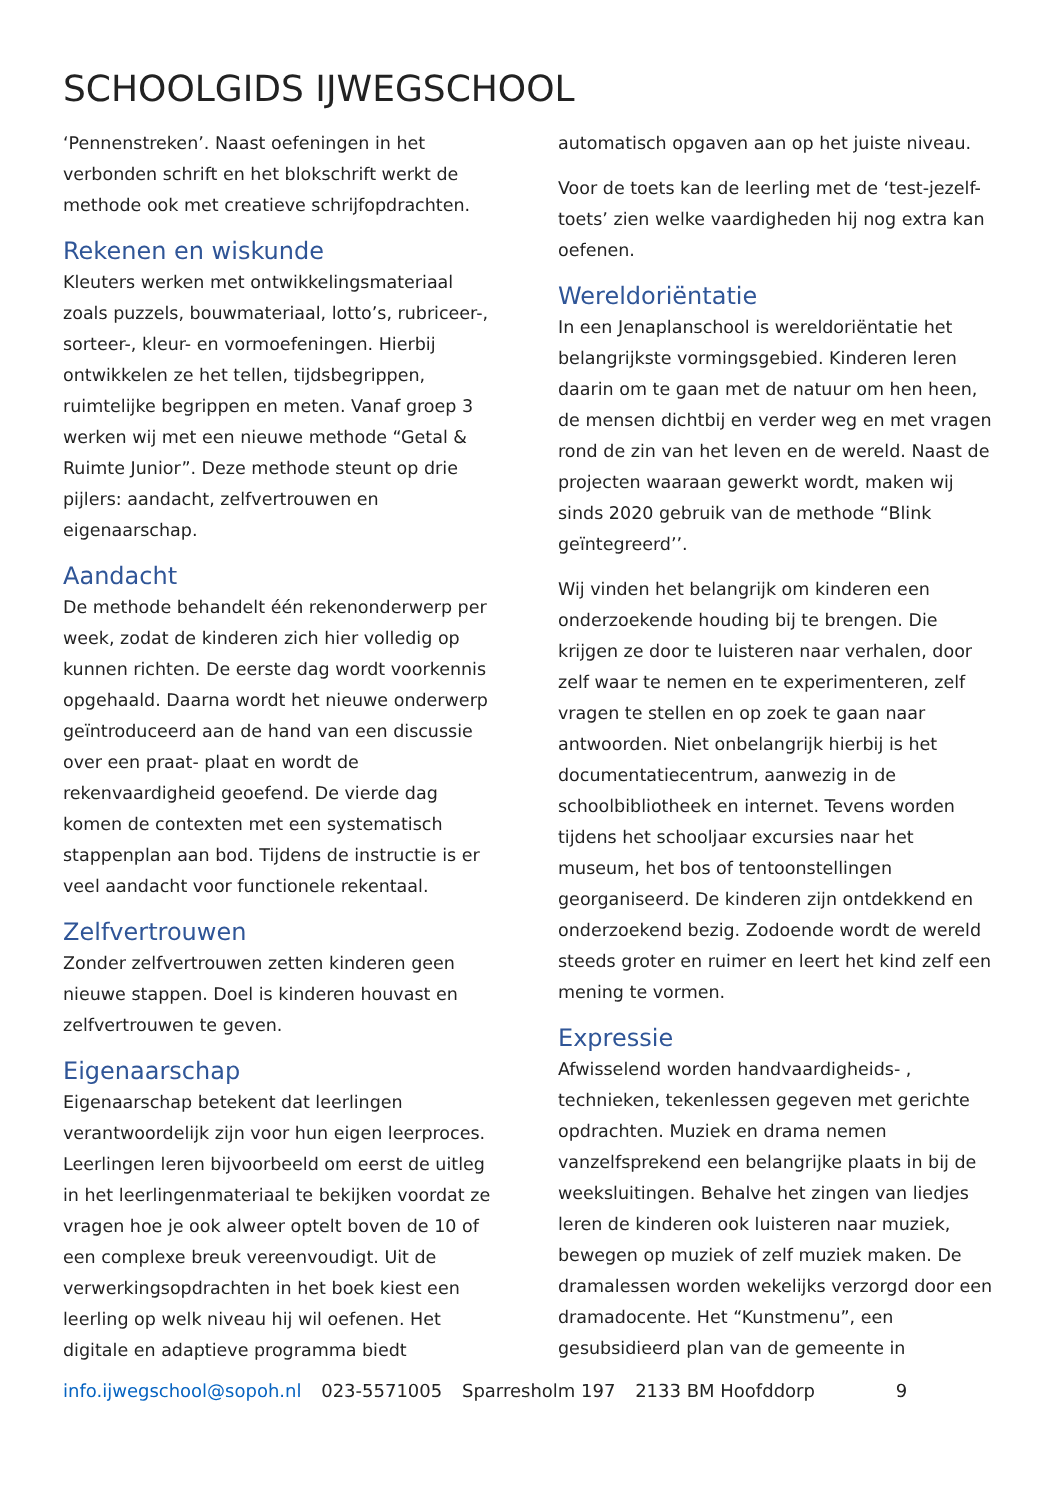SCHOOLGIDS IJWEGSCHOOL
‘Pennenstreken’. Naast oefeningen in het verbonden schrift en het blokschrift werkt de methode ook met creatieve schrijfopdrachten.
Rekenen en wiskunde
Kleuters werken met ontwikkelingsmateriaal zoals puzzels, bouwmateriaal, lotto’s, rubriceer-, sorteer-, kleur- en vormoefeningen. Hierbij ontwikkelen ze het tellen, tijdsbegrippen, ruimtelijke begrippen en meten. Vanaf groep 3 werken wij met een nieuwe methode “Getal & Ruimte Junior”. Deze methode steunt op drie pijlers: aandacht, zelfvertrouwen en eigenaarschap.
Aandacht
De methode behandelt één rekenonderwerp per week, zodat de kinderen zich hier volledig op kunnen richten. De eerste dag wordt voorkennis opgehaald. Daarna wordt het nieuwe onderwerp geïntroduceerd aan de hand van een discussie over een praat- plaat en wordt de rekenvaardigheid geoefend. De vierde dag komen de contexten met een systematisch stappenplan aan bod. Tijdens de instructie is er veel aandacht voor functionele rekentaal.
Zelfvertrouwen
Zonder zelfvertrouwen zetten kinderen geen nieuwe stappen. Doel is kinderen houvast en zelfvertrouwen te geven.
Eigenaarschap
Eigenaarschap betekent dat leerlingen verantwoordelijk zijn voor hun eigen leerproces. Leerlingen leren bijvoorbeeld om eerst de uitleg in het leerlingenmateriaal te bekijken voordat ze vragen hoe je ook alweer optelt boven de 10 of een complexe breuk vereenvoudigt. Uit de verwerkingsopdrachten in het boek kiest een leerling op welk niveau hij wil oefenen. Het digitale en adaptieve programma biedt
automatisch opgaven aan op het juiste niveau.
Voor de toets kan de leerling met de ‘test-jezelf-toets’ zien welke vaardigheden hij nog extra kan oefenen.
Wereldoriëntatie
In een Jenaplanschool is wereldoriëntatie het belangrijkste vormingsgebied. Kinderen leren daarin om te gaan met de natuur om hen heen, de mensen dichtbij en verder weg en met vragen rond de zin van het leven en de wereld. Naast de projecten waaraan gewerkt wordt, maken wij sinds 2020 gebruik van de methode “Blink geïntegreerd’’.
Wij vinden het belangrijk om kinderen een onderzoekende houding bij te brengen. Die krijgen ze door te luisteren naar verhalen, door zelf waar te nemen en te experimenteren, zelf vragen te stellen en op zoek te gaan naar antwoorden. Niet onbelangrijk hierbij is het documentatiecentrum, aanwezig in de schoolbibliotheek en internet. Tevens worden tijdens het schooljaar excursies naar het museum, het bos of tentoonstellingen georganiseerd. De kinderen zijn ontdekkend en onderzoekend bezig. Zodoende wordt de wereld steeds groter en ruimer en leert het kind zelf een mening te vormen.
Expressie
Afwisselend worden handvaardigheids- , technieken, tekenlessen gegeven met gerichte opdrachten. Muziek en drama nemen vanzelfsprekend een belangrijke plaats in bij de weeksluitingen. Behalve het zingen van liedjes leren de kinderen ook luisteren naar muziek, bewegen op muziek of zelf muziek maken. De dramalessen worden wekelijks verzorgd door een dramadocente. Het “Kunstmenu”, een gesubsidieerd plan van de gemeente in
info.ijwegschool@sopoh.nl 023-5571005 Sparresholm 197 2133 BM Hoofddorp 9